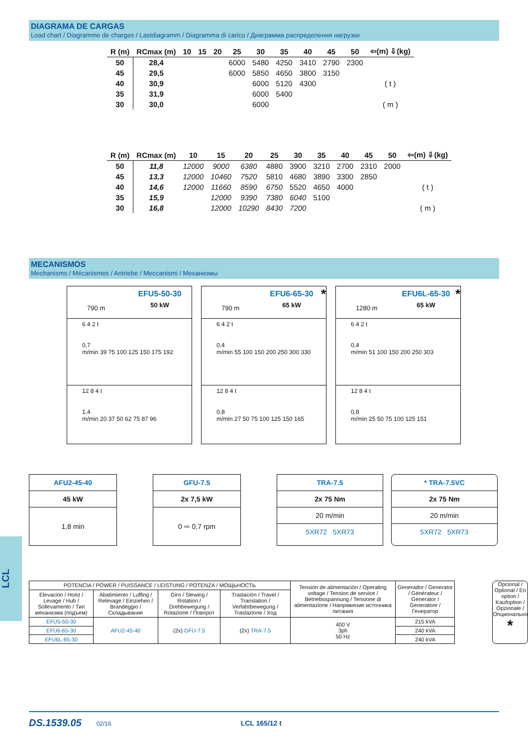DIAGRAMA DE CARGAS
Load chart / Diagramme de charges / Lastdiagramm / Diagramma di carico / Диаграмма распределения нагрузки
| R (m) | RCmax (m) | 10 | 15 | 20 | 25 | 30 | 35 | 40 | 45 | 50 | ⇦(m) ⇩(kg) |
| --- | --- | --- | --- | --- | --- | --- | --- | --- | --- | --- | --- |
| 50 | 28,4 | | | | 6000 | 5480 | 4250 | 3410 | 2790 | 2300 | |
| 45 | 29,5 | | | | 6000 | 5850 | 4650 | 3800 | 3150 | | |
| 40 | 30,9 | | | | | 6000 | 5120 | 4300 | | | ( t ) |
| 35 | 31,9 | | | | | 6000 | 5400 | | | | |
| 30 | 30,0 | | | | | 6000 | | | | | ( m ) |
| R (m) | RCmax (m) | 10 | 15 | 20 | 25 | 30 | 35 | 40 | 45 | 50 | ⇦(m) ⇩(kg) |
| --- | --- | --- | --- | --- | --- | --- | --- | --- | --- | --- | --- |
| 50 | 11,8 | 12000 | 9000 | 6380 | 4880 | 3900 | 3210 | 2700 | 2310 | 2000 | |
| 45 | 13,3 | 12000 | 10460 | 7520 | 5810 | 4680 | 3890 | 3300 | 2850 | | |
| 40 | 14,6 | 12000 | 11660 | 8590 | 6750 | 5520 | 4650 | 4000 | | | ( t ) |
| 35 | 15,9 | | 12000 | 9390 | 7380 | 6040 | 5100 | | | | |
| 30 | 16,8 | | 12000 | 10290 | 8430 | 7200 | | | | | ( m ) |
MECANISMOS
Mechanisms / Mécanismes / Antriebe / Meccanismi / Механизмы
790 m
EFU5-50-30
50 kW
6 4 2 t
0,7
m/min 39 75 100 125 150 175 192
12 8 4 t
1,4
m/min 20 37 50 62 75 87 96
790 m
EFU6-65-30
65 kW
*
6 4 2 t
0,4
m/min 55 100 150 200 250 300 330
12 8 4 t
0,8
m/min 27 50 75 100 125 150 165
1280 m
EFU6L-65-30
65 kW
*
6 4 2 t
0,4
m/min 51 100 150 200 250 303
12 8 4 t
0,8
m/min 25 50 75 100 125 151
LCL
AFU2-45-40
45 kW
1,8 min
GFU-7.5
2x 7,5 kW
0 ⇨ 0,7 rpm
TRA-7.5
2x 75 Nm
20 m/min
5XR72 5XR73
* TRA-7.5VC
2x 75 Nm
20 m/min
5XR72 5XR73
| POTENCIA / POWER / PUISSANCE / LEISTUNG / POTENZA / МОЩЬНОСТЬ | | | | Tensión de alimentación / Operating voltage / Tension de service / Betriebsspannung / Tensione di alimentazione / Напряжение источника питания | Generador / Generator / Générateur / Generator / Generatore / Генератор |
| --- | --- | --- | --- | --- | --- |
| Elevación / Hoist / Levage / Hub / Sollevamento / Тип механизма (подъем) | Abatimiento / Luffing / Relevage / Einziehen / Brandeggio / Складывание | Giro / Slewing / Rotation / Drehbewegung / Rotazione / Поворот | Traslación / Travel / Translation / Verfahrbewegung / Traslazione / Ход | | |
| EFU5-50-30 | AFU2-45-40 | (2x) GFU-7.5 | (2x) TRA-7.5 | 400 V 3ph 50 Hz | 215 kVA |
| EFU6-65-30 | | | | | 240 kVA |
| EFU6L-65-30 | | | | | 240 kVA |
Opcional / Optional / En option / Kaufoption / Opzionale / Опционально
*
DS.1539.05 02/16 LCL 165/12 t